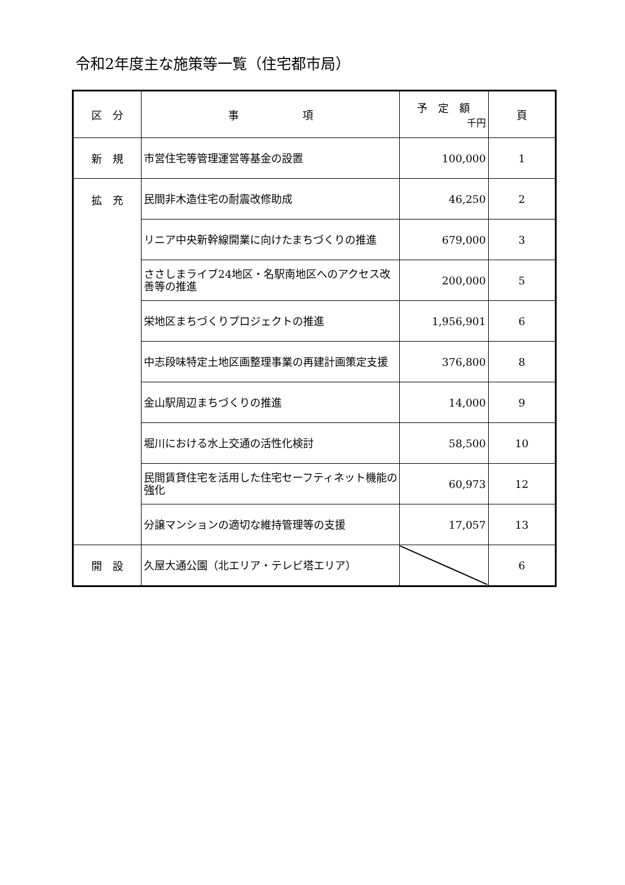令和2年度主な施策等一覧（住宅都市局）
| 区 分 | 事 項 | 予 定 額 千円 | 頁 |
| --- | --- | --- | --- |
| 新 規 | 市営住宅等管理運営等基金の設置 | 100,000 | 1 |
| 拡 充 | 民間非木造住宅の耐震改修助成 | 46,250 | 2 |
| | リニア中央新幹線開業に向けたまちづくりの推進 | 679,000 | 3 |
| | ささしまライブ24地区・名駅南地区へのアクセス改善等の推進 | 200,000 | 5 |
| | 栄地区まちづくりプロジェクトの推進 | 1,956,901 | 6 |
| | 中志段味特定土地区画整理事業の再建計画策定支援 | 376,800 | 8 |
| | 金山駅周辺まちづくりの推進 | 14,000 | 9 |
| | 堀川における水上交通の活性化検討 | 58,500 | 10 |
| | 民間賃貸住宅を活用した住宅セーフティネット機能の強化 | 60,973 | 12 |
| | 分譲マンションの適切な維持管理等の支援 | 17,057 | 13 |
| 開 設 | 久屋大通公園（北エリア・テレビ塔エリア） | | 6 |